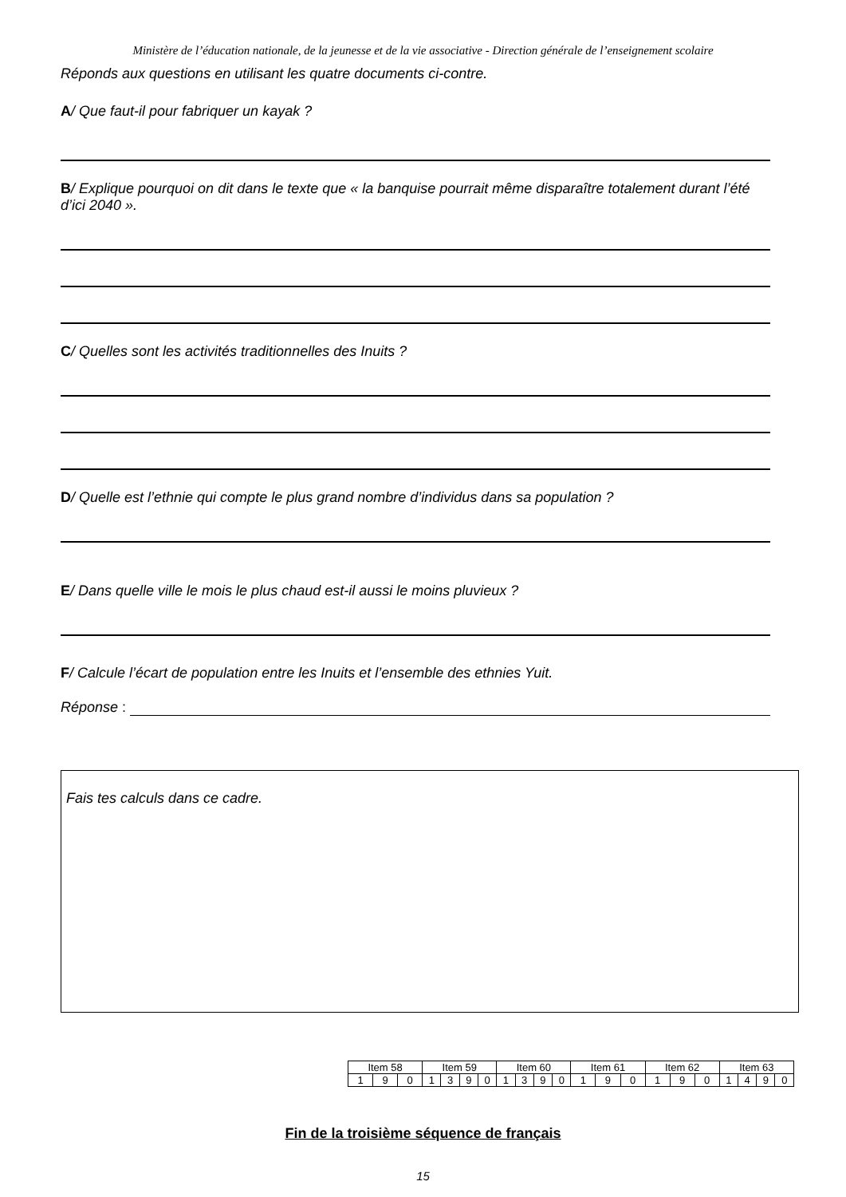Ministère de l’éducation nationale, de la jeunesse et de la vie associative - Direction générale de l’enseignement scolaire
Réponds aux questions en utilisant les quatre documents ci-contre.
A/ Que faut-il pour fabriquer un kayak ?
B/ Explique pourquoi on dit dans le texte que « la banquise pourrait même disparaître totalement durant l’été d’ici 2040 ».
C/ Quelles sont les activités traditionnelles des Inuits ?
D/ Quelle est l’ethnie qui compte le plus grand nombre d’individus dans sa population ?
E/ Dans quelle ville le mois le plus chaud est-il aussi le moins pluvieux ?
F/ Calcule l’écart de population entre les Inuits et l’ensemble des ethnies Yuit.
Réponse :
Fais tes calculs dans ce cadre.
| Item 58 | | | Item 59 | | | | Item 60 | | | | Item 61 | | | Item 62 | | | Item 63 | | | |
| 1 | 9 | 0 | 1 | 3 | 9 | 0 | 1 | 3 | 9 | 0 | 1 | 9 | 0 | 1 | 9 | 0 | 1 | 4 | 9 | 0 |
Fin de la troisième séquence de français
15